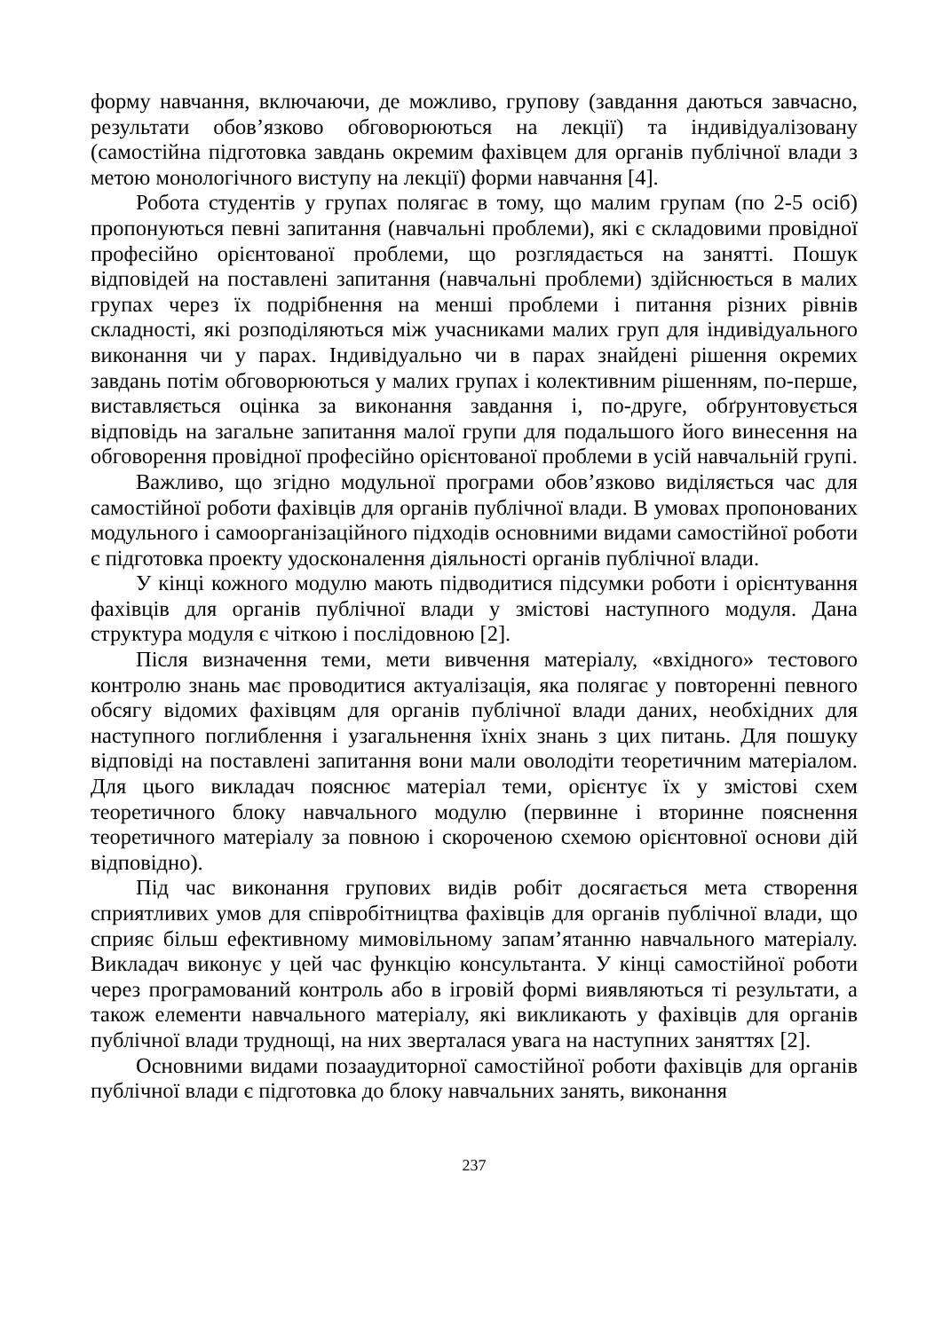форму навчання, включаючи, де можливо, групову (завдання даються завчасно, результати обов’язково обговорюються на лекції) та індивідуалізовану (самостійна підготовка завдань окремим фахівцем для органів публічної влади з метою монологічного виступу на лекції) форми навчання [4].
Робота студентів у групах полягає в тому, що малим групам (по 2-5 осіб) пропонуються певні запитання (навчальні проблеми), які є складовими провідної професійно орієнтованої проблеми, що розглядається на занятті. Пошук відповідей на поставлені запитання (навчальні проблеми) здійснюється в малих групах через їх подрібнення на менші проблеми і питання різних рівнів складності, які розподіляються між учасниками малих груп для індивідуального виконання чи у парах. Індивідуально чи в парах знайдені рішення окремих завдань потім обговорюються у малих групах і колективним рішенням, по-перше, виставляється оцінка за виконання завдання і, по-друге, обґрунтовується відповідь на загальне запитання малої групи для подальшого його винесення на обговорення провідної професійно орієнтованої проблеми в усій навчальній групі.
Важливо, що згідно модульної програми обов’язково виділяється час для самостійної роботи фахівців для органів публічної влади. В умовах пропонованих модульного і самоорганізаційного підходів основними видами самостійної роботи є підготовка проекту удосконалення діяльності органів публічної влади.
У кінці кожного модулю мають підводитися підсумки роботи і орієнтування фахівців для органів публічної влади у змістові наступного модуля. Дана структура модуля є чіткою і послідовною [2].
Після визначення теми, мети вивчення матеріалу, «вхідного» тестового контролю знань має проводитися актуалізація, яка полягає у повторенні певного обсягу відомих фахівцям для органів публічної влади даних, необхідних для наступного поглиблення і узагальнення їхніх знань з цих питань. Для пошуку відповіді на поставлені запитання вони мали оволодіти теоретичним матеріалом. Для цього викладач пояснює матеріал теми, орієнтує їх у змістові схем теоретичного блоку навчального модулю (первинне і вторинне пояснення теоретичного матеріалу за повною і скороченою схемою орієнтовної основи дій відповідно).
Під час виконання групових видів робіт досягається мета створення сприятливих умов для співробітництва фахівців для органів публічної влади, що сприяє більш ефективному мимовільному запам’ятанню навчального матеріалу. Викладач виконує у цей час функцію консультанта. У кінці самостійної роботи через програмований контроль або в ігровій формі виявляються ті результати, а також елементи навчального матеріалу, які викликають у фахівців для органів публічної влади труднощі, на них зверталася увага на наступних заняттях [2].
Основними видами позааудиторної самостійної роботи фахівців для органів публічної влади є підготовка до блоку навчальних занять, виконання
237